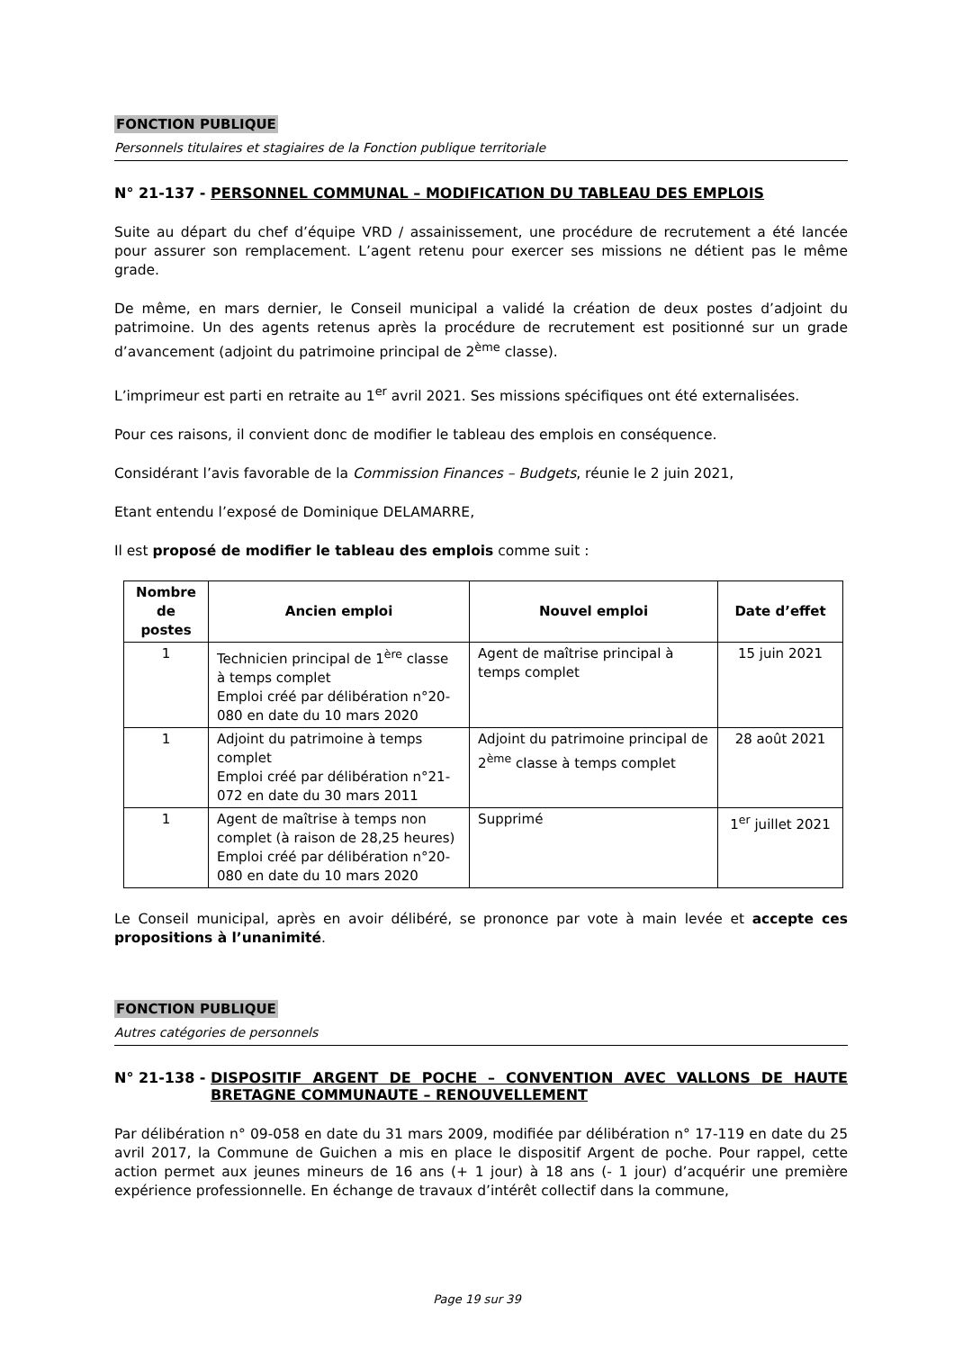FONCTION PUBLIQUE
Personnels titulaires et stagiaires de la Fonction publique territoriale
N° 21-137 - PERSONNEL COMMUNAL – MODIFICATION DU TABLEAU DES EMPLOIS
Suite au départ du chef d’équipe VRD / assainissement, une procédure de recrutement a été lancée pour assurer son remplacement. L’agent retenu pour exercer ses missions ne détient pas le même grade.
De même, en mars dernier, le Conseil municipal a validé la création de deux postes d’adjoint du patrimoine. Un des agents retenus après la procédure de recrutement est positionné sur un grade d’avancement (adjoint du patrimoine principal de 2<sup>ème</sup> classe).
L’imprimeur est parti en retraite au 1<sup>er</sup> avril 2021. Ses missions spécifiques ont été externalisées.
Pour ces raisons, il convient donc de modifier le tableau des emplois en conséquence.
Considérant l’avis favorable de la Commission Finances – Budgets, réunie le 2 juin 2021,
Etant entendu l’exposé de Dominique DELAMARRE,
Il est proposé de modifier le tableau des emplois comme suit :
| Nombre de postes | Ancien emploi | Nouvel emploi | Date d’effet |
| --- | --- | --- | --- |
| 1 | Technicien principal de 1<sup>ère</sup> classe à temps complet Emploi créé par délibération n°20-080 en date du 10 mars 2020 | Agent de maîtrise principal à temps complet | 15 juin 2021 |
| 1 | Adjoint du patrimoine à temps complet Emploi créé par délibération n°21-072 en date du 30 mars 2011 | Adjoint du patrimoine principal de 2<sup>ème</sup> classe à temps complet | 28 août 2021 |
| 1 | Agent de maîtrise à temps non complet (à raison de 28,25 heures) Emploi créé par délibération n°20-080 en date du 10 mars 2020 | Supprimé | 1<sup>er</sup> juillet 2021 |
Le Conseil municipal, après en avoir délibéré, se prononce par vote à main levée et accepte ces propositions à l’unanimité.
FONCTION PUBLIQUE
Autres catégories de personnels
N° 21-138 - DISPOSITIF ARGENT DE POCHE – CONVENTION AVEC VALLONS DE HAUTE BRETAGNE COMMUNAUTE – RENOUVELLEMENT
Par délibération n° 09-058 en date du 31 mars 2009, modifiée par délibération n° 17-119 en date du 25 avril 2017, la Commune de Guichen a mis en place le dispositif Argent de poche. Pour rappel, cette action permet aux jeunes mineurs de 16 ans (+ 1 jour) à 18 ans (- 1 jour) d’acquérir une première expérience professionnelle. En échange de travaux d’intérêt collectif dans la commune,
Page 19 sur 39